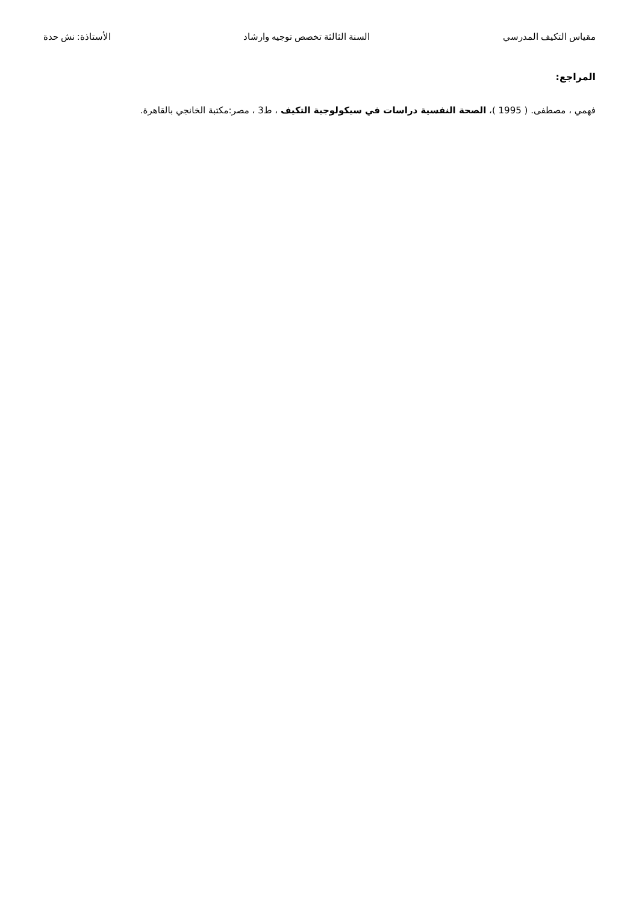مقياس التكيف المدرسي السنة الثالثة تخصص توجيه وارشاد الأستاذة: نش حدة
المراجع:
فهمي ، مصطفى. ( 1995 )، الصحة النفسية دراسات في سيكولوجية التكيف ، ط3 ، مصر:مكتبة الخانجي بالقاهرة.